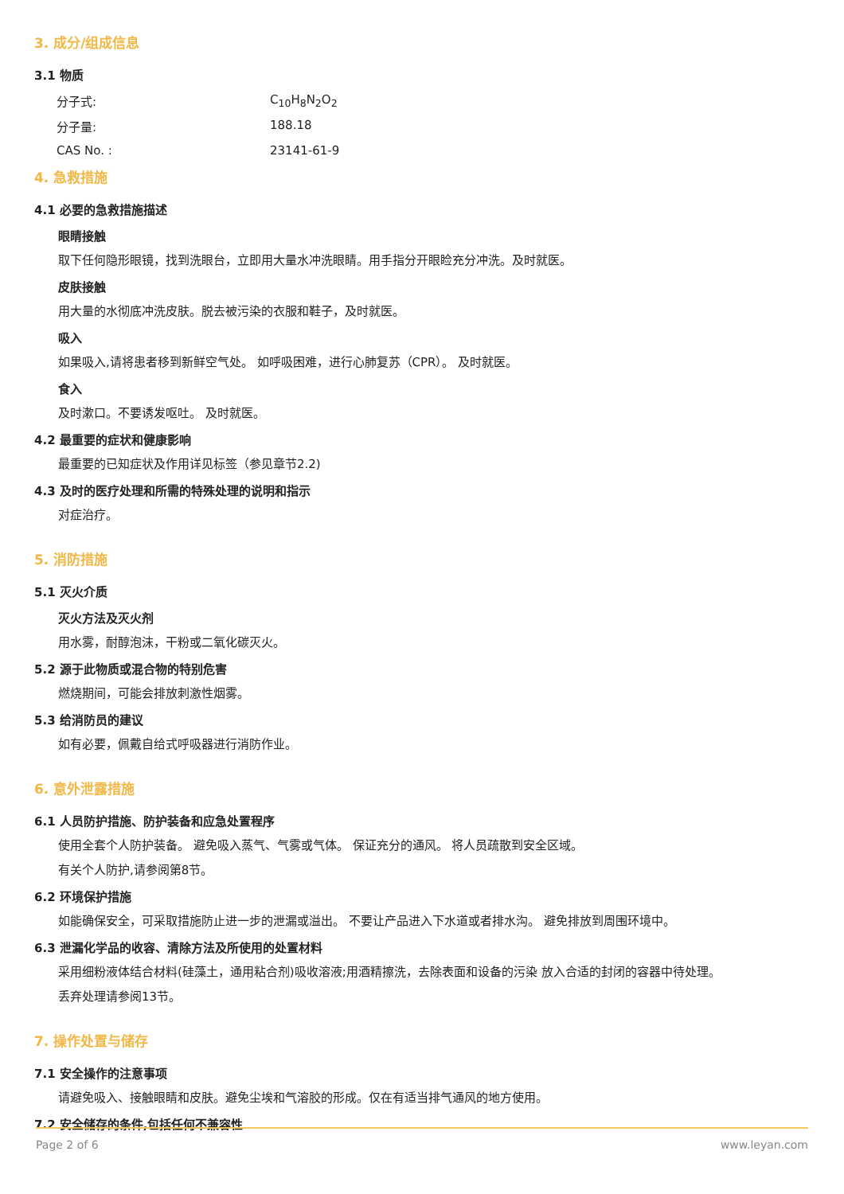3. 成分/组成信息
3.1 物质
分子式: C<sub>10</sub>H<sub>8</sub>N<sub>2</sub>O<sub>2</sub>
分子量: 188.18
CAS No. : 23141-61-9
4. 急救措施
4.1 必要的急救措施描述
眼睛接触
取下任何隐形眼镜，找到洗眼台，立即用大量水冲洗眼睛。用手指分开眼睑充分冲洗。及时就医。
皮肤接触
用大量的水彻底冲洗皮肤。脱去被污染的衣服和鞋子，及时就医。
吸入
如果吸入,请将患者移到新鲜空气处。 如呼吸困难，进行心肺复苏（CPR）。 及时就医。
食入
及时漱口。不要诱发呕吐。 及时就医。
4.2 最重要的症状和健康影响
最重要的已知症状及作用详见标签（参见章节2.2)
4.3 及时的医疗处理和所需的特殊处理的说明和指示
对症治疗。
5. 消防措施
5.1 灭火介质
灭火方法及灭火剂
用水雾，耐醇泡沫，干粉或二氧化碳灭火。
5.2 源于此物质或混合物的特别危害
燃烧期间，可能会排放刺激性烟雾。
5.3 给消防员的建议
如有必要，佩戴自给式呼吸器进行消防作业。
6. 意外泄露措施
6.1 人员防护措施、防护装备和应急处置程序
使用全套个人防护装备。 避免吸入蒸气、气雾或气体。 保证充分的通风。 将人员疏散到安全区域。
有关个人防护,请参阅第8节。
6.2 环境保护措施
如能确保安全，可采取措施防止进一步的泄漏或溢出。 不要让产品进入下水道或者排水沟。 避免排放到周围环境中。
6.3 泄漏化学品的收容、清除方法及所使用的处置材料
采用细粉液体结合材料(硅藻土，通用粘合剂)吸收溶液;用酒精擦洗，去除表面和设备的污染 放入合适的封闭的容器中待处理。
丢弃处理请参阅13节。
7. 操作处置与储存
7.1 安全操作的注意事项
请避免吸入、接触眼睛和皮肤。避免尘埃和气溶胶的形成。仅在有适当排气通风的地方使用。
7.2 安全储存的条件,包括任何不兼容性
Page 2 of 6 www.leyan.com